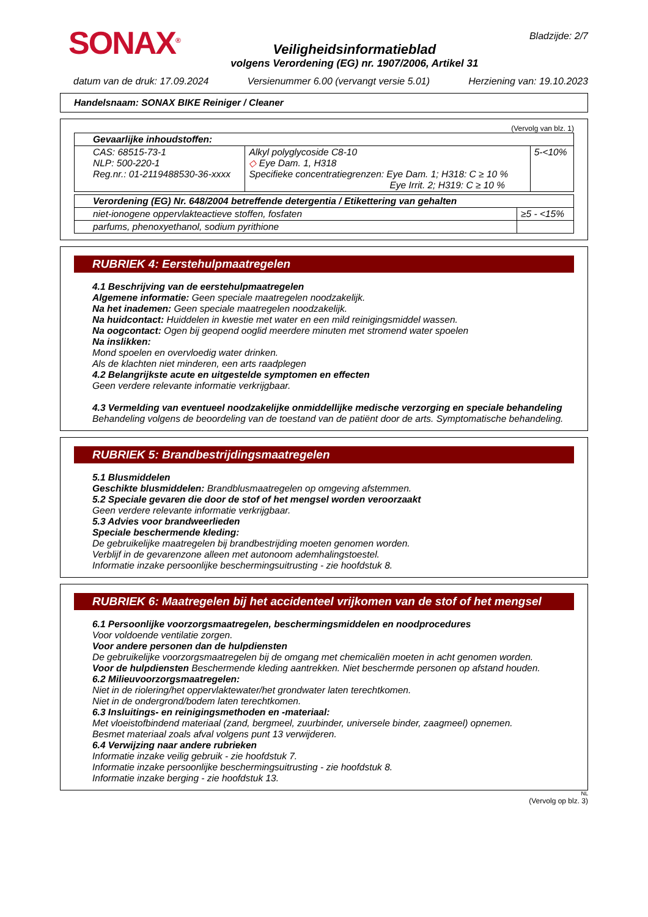SONAX<sup>®</sup>
Veiligheidsinformatieblad
volgens Verordening (EG) nr. 1907/2006, Artikel 31
Bladzijde: 2/7
datum van de druk: 17.09.2024 Versienummer 6.00 (vervangt versie 5.01) Herziening van: 19.10.2023
Handelsnaam: SONAX BIKE Reiniger / Cleaner
(Vervolg van blz. 1)
| Gevaarlijke inhoudstoffen: | | |
| CAS: 68515-73-1 NLP: 500-220-1 Reg.nr.: 01-2119488530-36-xxxx | Alkyl polyglycoside C8-10 ◇ Eye Dam. 1, H318 Specifieke concentratiegrenzen: Eye Dam. 1; H318: C ≥ 10 % Eye Irrit. 2; H319: C ≥ 10 % | 5-<10% |
| Verordening (EG) Nr. 648/2004 betreffende detergentia / Etikettering van gehalten | |
| niet-ionogene oppervlakteactieve stoffen, fosfaten | ≥5 - <15% |
| parfums, phenoxyethanol, sodium pyrithione | |
RUBRIEK 4: Eerstehulpmaatregelen
4.1 Beschrijving van de eerstehulpmaatregelen
Algemene informatie: Geen speciale maatregelen noodzakelijk.
Na het inademen: Geen speciale maatregelen noodzakelijk.
Na huidcontact: Huiddelen in kwestie met water en een mild reinigingsmiddel wassen.
Na oogcontact: Ogen bij geopend ooglid meerdere minuten met stromend water spoelen
Na inslikken:
Mond spoelen en overvloedig water drinken.
Als de klachten niet minderen, een arts raadplegen
4.2 Belangrijkste acute en uitgestelde symptomen en effecten
Geen verdere relevante informatie verkrijgbaar.
4.3 Vermelding van eventueel noodzakelijke onmiddellijke medische verzorging en speciale behandeling
Behandeling volgens de beoordeling van de toestand van de patiënt door de arts. Symptomatische behandeling.
RUBRIEK 5: Brandbestrijdingsmaatregelen
5.1 Blusmiddelen
Geschikte blusmiddelen: Brandblusmaatregelen op omgeving afstemmen.
5.2 Speciale gevaren die door de stof of het mengsel worden veroorzaakt
Geen verdere relevante informatie verkrijgbaar.
5.3 Advies voor brandweerlieden
Speciale beschermende kleding:
De gebruikelijke maatregelen bij brandbestrijding moeten genomen worden.
Verblijf in de gevarenzone alleen met autonoom ademhalingstoestel.
Informatie inzake persoonlijke beschermingsuitrusting - zie hoofdstuk 8.
RUBRIEK 6: Maatregelen bij het accidenteel vrijkomen van de stof of het mengsel
6.1 Persoonlijke voorzorgsmaatregelen, beschermingsmiddelen en noodprocedures
Voor voldoende ventilatie zorgen.
Voor andere personen dan de hulpdiensten
De gebruikelijke voorzorgsmaatregelen bij de omgang met chemicaliën moeten in acht genomen worden.
Voor de hulpdiensten Beschermende kleding aantrekken. Niet beschermde personen op afstand houden.
6.2 Milieuvoorzorgsmaatregelen:
Niet in de riolering/het oppervlaktewater/het grondwater laten terechtkomen.
Niet in de ondergrond/bodem laten terechtkomen.
6.3 Insluitings- en reinigingsmethoden en -materiaal:
Met vloeistofbindend materiaal (zand, bergmeel, zuurbinder, universele binder, zaagmeel) opnemen.
Besmet materiaal zoals afval volgens punt 13 verwijderen.
6.4 Verwijzing naar andere rubrieken
Informatie inzake veilig gebruik - zie hoofdstuk 7.
Informatie inzake persoonlijke beschermingsuitrusting - zie hoofdstuk 8.
Informatie inzake berging - zie hoofdstuk 13.
NL
(Vervolg op blz. 3)